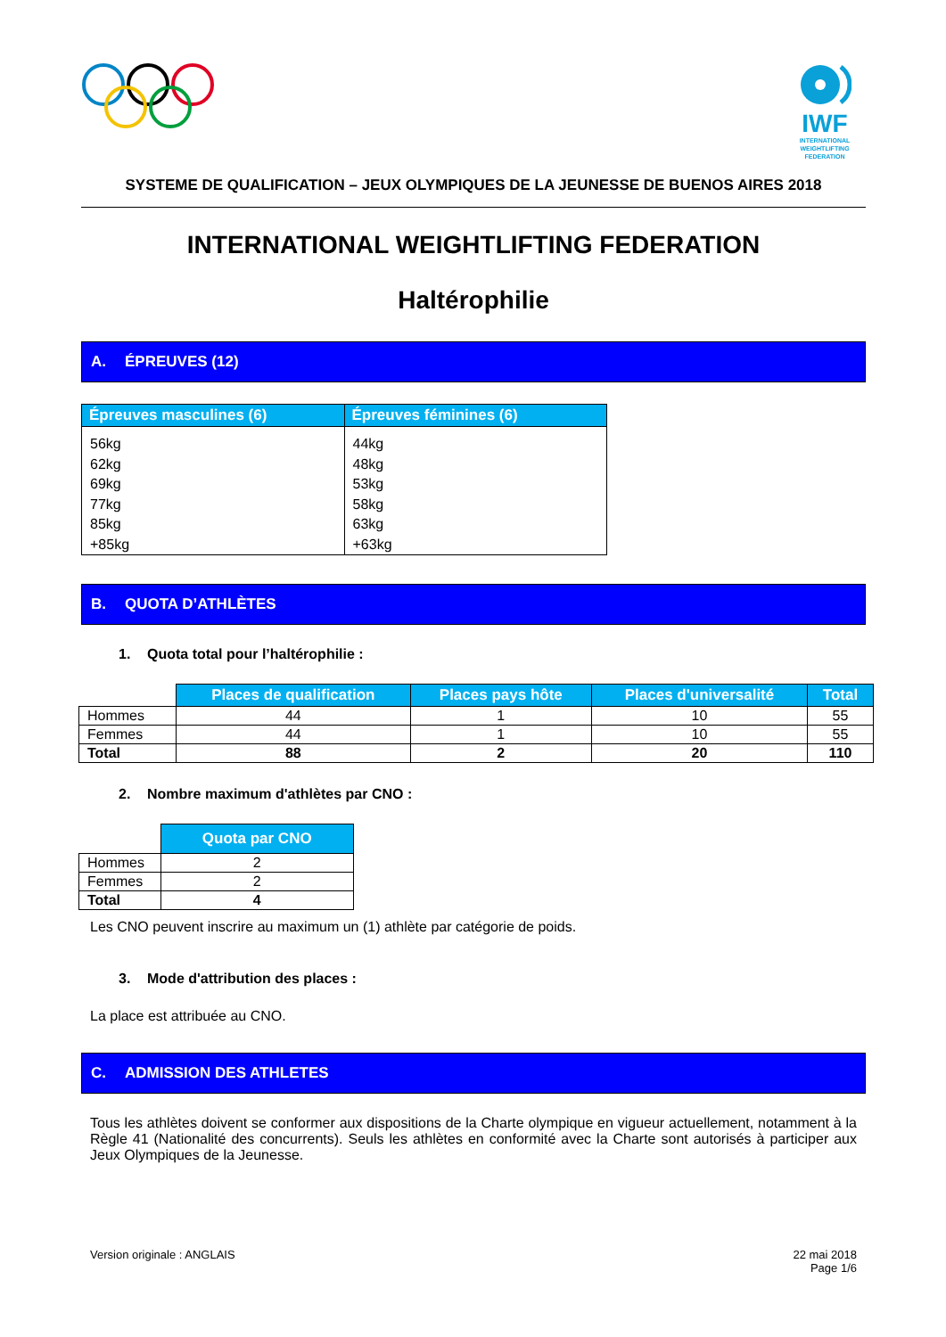IWF
INTERNATIONAL
WEIGHTLIFTING
FEDERATION
SYSTEME DE QUALIFICATION – JEUX OLYMPIQUES DE LA JEUNESSE DE BUENOS AIRES 2018
INTERNATIONAL WEIGHTLIFTING FEDERATION
Haltérophilie
A. ÉPREUVES (12)
| Épreuves masculines (6) | Épreuves féminines (6) |
| --- | --- |
| 56kg 62kg 69kg 77kg 85kg +85kg | 44kg 48kg 53kg 58kg 63kg +63kg |
B. QUOTA D’ATHLÈTES
1. Quota total pour l’haltérophilie :
| | Places de qualification | Places pays hôte | Places d'universalité | Total |
| Hommes | 44 | 1 | 10 | 55 |
| Femmes | 44 | 1 | 10 | 55 |
| Total | 88 | 2 | 20 | 110 |
2. Nombre maximum d'athlètes par CNO :
| | Quota par CNO |
| Hommes | 2 |
| Femmes | 2 |
| Total | 4 |
Les CNO peuvent inscrire au maximum un (1) athlète par catégorie de poids.
3. Mode d'attribution des places :
La place est attribuée au CNO.
C. ADMISSION DES ATHLETES
Tous les athlètes doivent se conformer aux dispositions de la Charte olympique en vigueur actuellement, notamment à la Règle 41 (Nationalité des concurrents). Seuls les athlètes en conformité avec la Charte sont autorisés à participer aux Jeux Olympiques de la Jeunesse.
Version originale : ANGLAIS 22 mai 2018
Page 1/6